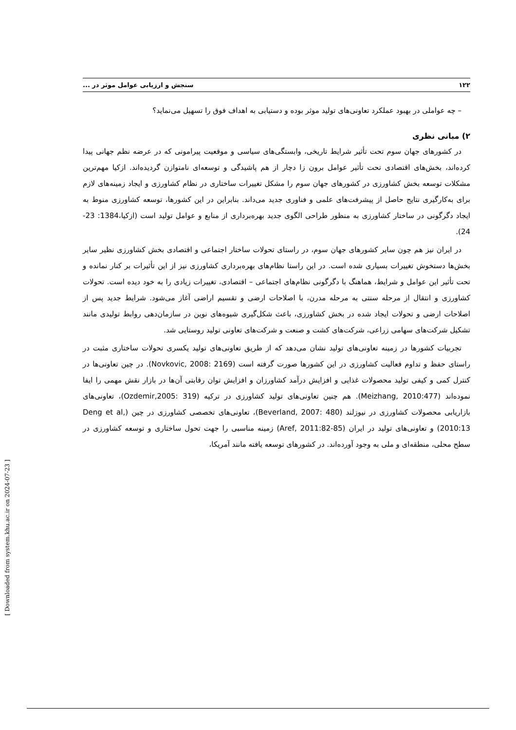۱۲۲ سنجش و ارزیابی عوامل موثر در ...
– چه عواملی در بهبود عملکرد تعاونی‌های تولید موثر بوده و دستیابی به اهداف فوق را تسهیل می‌نماید؟
۲) مبانی نظری
در کشورهای جهان سوم تحت تأثیر شرایط تاریخی، وابستگی‌های سیاسی و موقعیت پیرامونی که در عرضه نظم جهانی پیدا کرده‌اند، بخش‌های اقتصادی تحت تأثیر عوامل برون زا دچار از هم پاشیدگی و توسعه‌ای نامتوازن گردیده‌اند. ازکیا مهم‌ترین مشکلات توسعه بخش کشاورزی در کشورهای جهان سوم را مشکل تغییرات ساختاری در نظام کشاورزی و ایجاد زمینه‌های لازم برای به‌کارگیری نتایج حاصل از پیشرفت‌های علمی و فناوری جدید می‌داند. بنابراین در این کشورها، توسعه کشاورزی منوط به ایجاد دگرگونی در ساختار کشاورزی به منظور طراحی الگوی جدید بهره‌برداری از منابع و عوامل تولید است (ازکیا،1384: 23-24).
در ایران نیز هم چون سایر کشورهای جهان سوم، در راستای تحولات ساختار اجتماعی و اقتصادی بخش کشاورزی نظیر سایر بخش‌ها دستخوش تغییرات بسیاری شده است. در این راستا نظام‌های بهره‌برداری کشاورزی نیز از این تأثیرات بر کنار نمانده و تحت تأثیر این عوامل و شرایط، هماهنگ با دگرگونی نظام‌های اجتماعی – اقتصادی، تغییرات زیادی را به خود دیده است. تحولات کشاورزی و انتقال از مرحله سنتی به مرحله مدرن، با اصلاحات ارضی و تقسیم اراضی آغاز می‌شود. شرایط جدید پس از اصلاحات ارضی و تحولات ایجاد شده در بخش کشاورزی، باعث شکل‌گیری شیوه‌های نوین در سازمان‌دهی روابط تولیدی مانند تشکیل شرکت‌های سهامی زراعی، شرکت‌های کشت و صنعت و شرکت‌های تعاونی تولید روستایی شد.
تجربیات کشورها در زمینه تعاونی‌های تولید نشان می‌دهد که از طریق تعاونی‌های تولید یکسری تحولات ساختاری مثبت در راستای حفظ و تداوم فعالیت کشاورزی در این کشورها صورت گرفته است (Novkovic, 2008: 2169). در چین تعاونی‌ها در کنترل کمی و کیفی تولید محصولات غذایی و افزایش درآمد کشاورزان و افزایش توان رقابتی آن‌ها در بازار نقش مهمی را ایفا نموده‌اند (Meizhang, 2010:477). هم چنین تعاونی‌های تولید کشاورزی در ترکیه (Ozdemir,2005: 319)، تعاونی‌های بازاریابی محصولات کشاورزی در نیوزلند (Beverland, 2007: 480)، تعاونی‌های تخصصی کشاورزی در چین (Deng et al, 2010:13) و تعاونی‌های تولید در ایران (Aref, 2011:82-85) زمینه مناسبی را جهت تحول ساختاری و توسعه کشاورزی در سطح محلی، منطقه‌ای و ملی به وجود آورده‌اند. در کشورهای توسعه یافته مانند آمریکا،
[ Downloaded from system.khu.ac.ir on 2024-07-23 ]